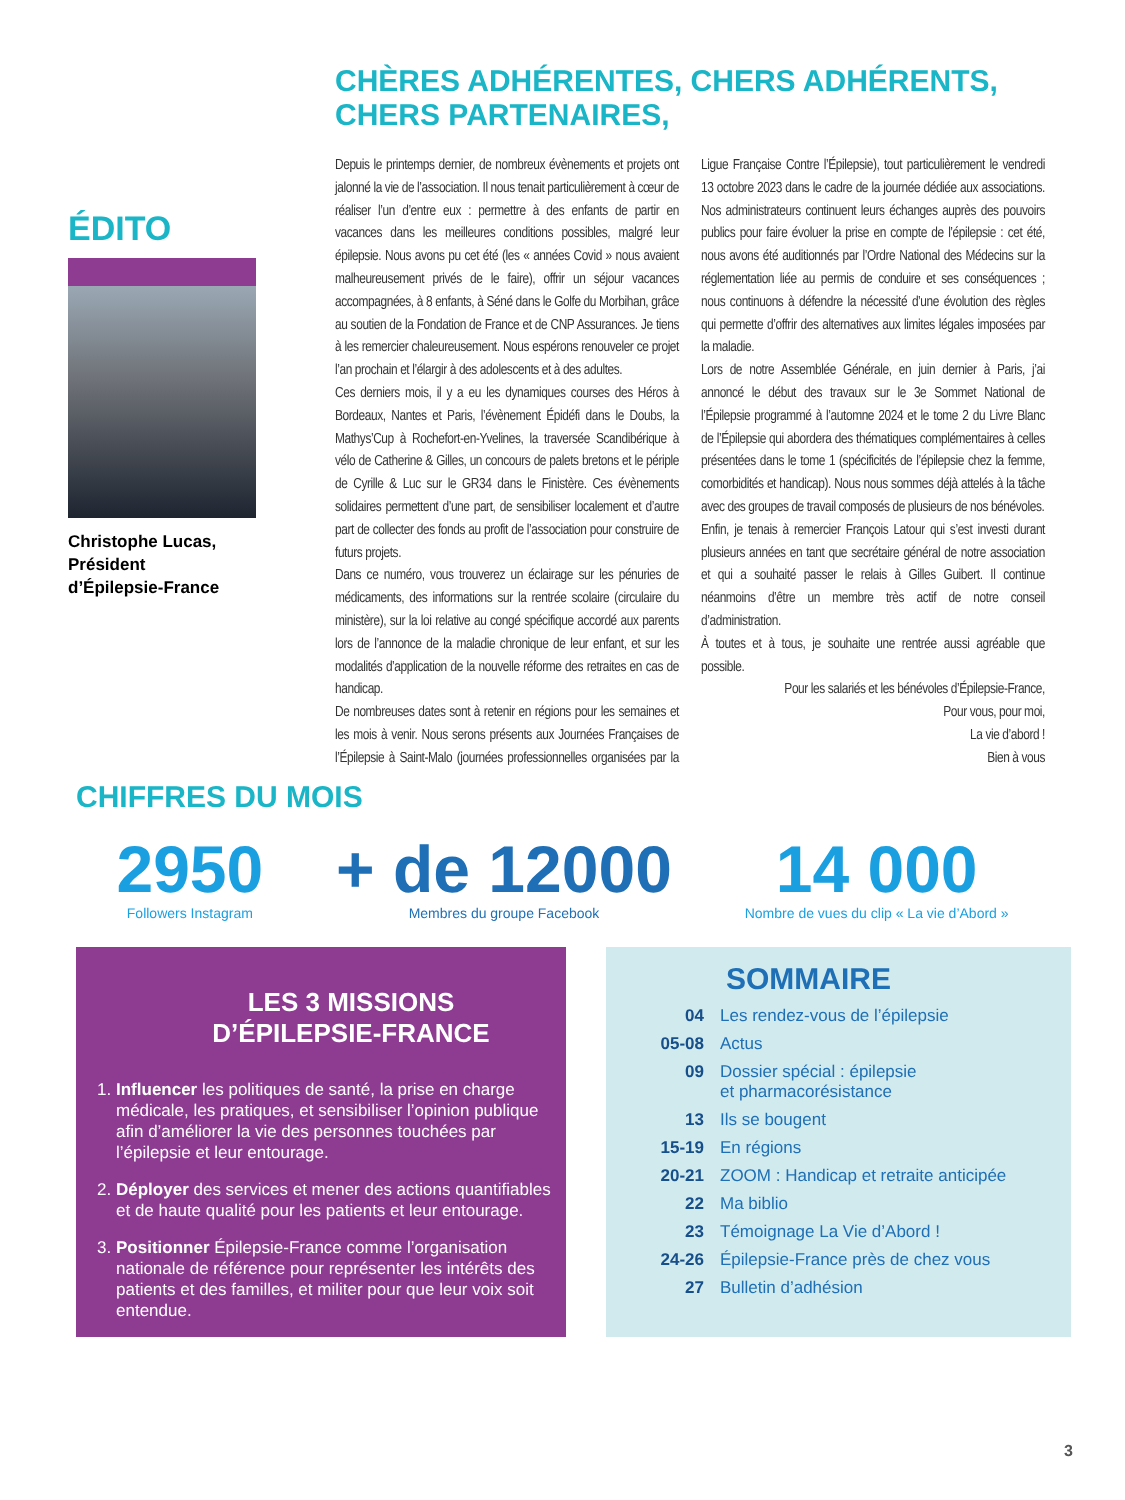ÉDITO
Christophe Lucas,
Président
d’Épilepsie-France
CHÈRES ADHÉRENTES, CHERS ADHÉRENTS, CHERS PARTENAIRES,
Depuis le printemps dernier, de nombreux évènements et projets ont jalonné la vie de l’association. Il nous tenait particulièrement à cœur de réaliser l’un d’entre eux : permettre à des enfants de partir en vacances dans les meilleures conditions possibles, malgré leur épilepsie. Nous avons pu cet été (les « années Covid » nous avaient malheureusement privés de le faire), offrir un séjour vacances accompagnées, à 8 enfants, à Séné dans le Golfe du Morbihan, grâce au soutien de la Fondation de France et de CNP Assurances. Je tiens à les remercier chaleureusement. Nous espérons renouveler ce projet l’an prochain et l’élargir à des adolescents et à des adultes.
Ces derniers mois, il y a eu les dynamiques courses des Héros à Bordeaux, Nantes et Paris, l’évènement Épidéfi dans le Doubs, la Mathys’Cup à Rochefort-en-Yvelines, la traversée Scandibérique à vélo de Catherine & Gilles, un concours de palets bretons et le périple de Cyrille & Luc sur le GR34 dans le Finistère. Ces évènements solidaires permettent d’une part, de sensibiliser localement et d’autre part de collecter des fonds au profit de l’association pour construire de futurs projets.
Dans ce numéro, vous trouverez un éclairage sur les pénuries de médicaments, des informations sur la rentrée scolaire (circulaire du ministère), sur la loi relative au congé spécifique accordé aux parents lors de l’annonce de la maladie chronique de leur enfant, et sur les modalités d’application de la nouvelle réforme des retraites en cas de handicap.
De nombreuses dates sont à retenir en régions pour les semaines et les mois à venir. Nous serons présents aux Journées Françaises de l’Épilepsie à Saint-Malo (journées professionnelles organisées par la Ligue Française Contre l’Épilepsie), tout particulièrement le vendredi 13 octobre 2023 dans le cadre de la journée dédiée aux associations. Nos administrateurs continuent leurs échanges auprès des pouvoirs publics pour faire évoluer la prise en compte de l’épilepsie : cet été, nous avons été auditionnés par l’Ordre National des Médecins sur la réglementation liée au permis de conduire et ses conséquences ; nous continuons à défendre la nécessité d’une évolution des règles qui permette d’offrir des alternatives aux limites légales imposées par la maladie.
Lors de notre Assemblée Générale, en juin dernier à Paris, j’ai annoncé le début des travaux sur le 3e Sommet National de l’Épilepsie programmé à l’automne 2024 et le tome 2 du Livre Blanc de l’Épilepsie qui abordera des thématiques complémentaires à celles présentées dans le tome 1 (spécificités de l’épilepsie chez la femme, comorbidités et handicap). Nous nous sommes déjà attelés à la tâche avec des groupes de travail composés de plusieurs de nos bénévoles.
Enfin, je tenais à remercier François Latour qui s’est investi durant plusieurs années en tant que secrétaire général de notre association et qui a souhaité passer le relais à Gilles Guibert. Il continue néanmoins d’être un membre très actif de notre conseil d’administration.
À toutes et à tous, je souhaite une rentrée aussi agréable que possible.
Pour les salariés et les bénévoles d’Épilepsie-France,
Pour vous, pour moi,
La vie d’abord !
Bien à vous
CHIFFRES DU MOIS
2950
Followers Instagram
+ de 12000
Membres du groupe Facebook
14 000
Nombre de vues du clip « La vie d’Abord »
LES 3 MISSIONS
D’ÉPILEPSIE-FRANCE
1. Influencer les politiques de santé, la prise en charge médicale, les pratiques, et sensibiliser l’opinion publique afin d’améliorer la vie des personnes touchées par l’épilepsie et leur entourage.
2. Déployer des services et mener des actions quantifiables et de haute qualité pour les patients et leur entourage.
3. Positionner Épilepsie-France comme l’organisation nationale de référence pour représenter les intérêts des patients et des familles, et militer pour que leur voix soit entendue.
SOMMAIRE
| 04 | Les rendez-vous de l’épilepsie |
| 05-08 | Actus |
| 09 | Dossier spécial : épilepsie et pharmacorésistance |
| 13 | Ils se bougent |
| 15-19 | En régions |
| 20-21 | ZOOM : Handicap et retraite anticipée |
| 22 | Ma biblio |
| 23 | Témoignage La Vie d’Abord ! |
| 24-26 | Épilepsie-France près de chez vous |
| 27 | Bulletin d’adhésion |
3